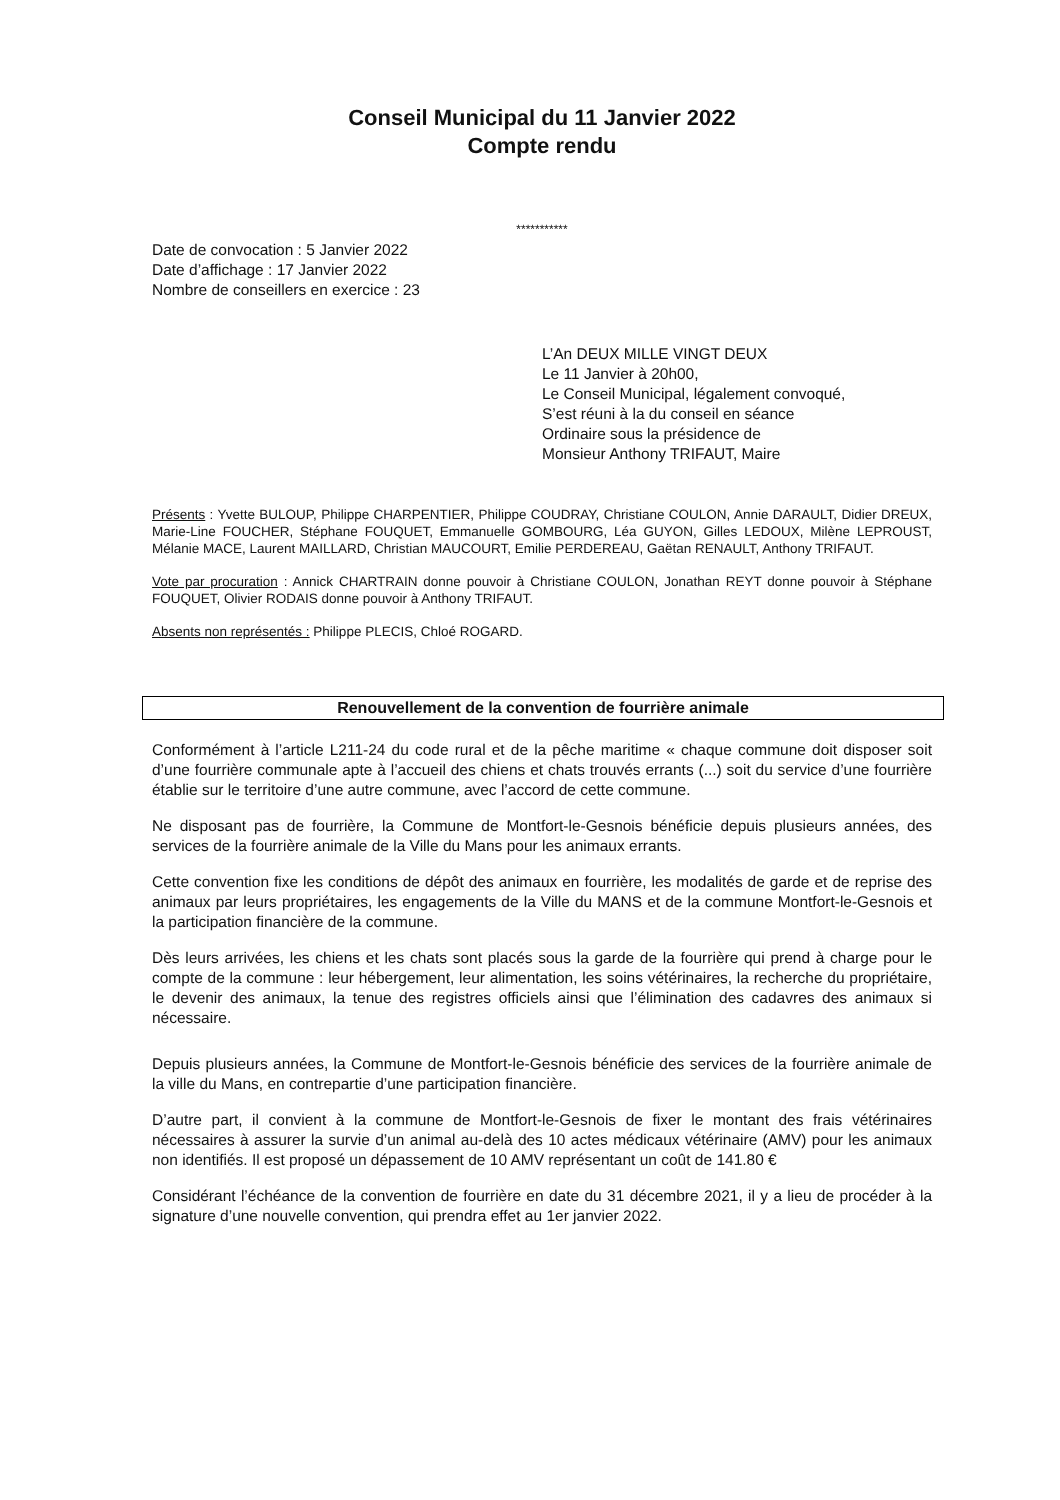Conseil Municipal du 11 Janvier 2022
Compte rendu
***********
Date de convocation : 5 Janvier 2022
Date d’affichage : 17 Janvier 2022
Nombre de conseillers en exercice : 23
L’An DEUX MILLE VINGT DEUX
Le 11 Janvier à 20h00,
Le Conseil Municipal, légalement convoqué,
S’est réuni à la du conseil en séance
Ordinaire sous la présidence de
Monsieur Anthony TRIFAUT, Maire
Présents : Yvette BULOUP, Philippe CHARPENTIER, Philippe COUDRAY, Christiane COULON, Annie DARAULT, Didier DREUX, Marie-Line FOUCHER, Stéphane FOUQUET, Emmanuelle GOMBOURG, Léa GUYON, Gilles LEDOUX, Milène LEPROUST, Mélanie MACE, Laurent MAILLARD, Christian MAUCOURT, Emilie PERDEREAU, Gaëtan RENAULT, Anthony TRIFAUT.
Vote par procuration : Annick CHARTRAIN donne pouvoir à Christiane COULON, Jonathan REYT donne pouvoir à Stéphane FOUQUET, Olivier RODAIS donne pouvoir à Anthony TRIFAUT.
Absents non représentés : Philippe PLECIS, Chloé ROGARD.
Renouvellement de la convention de fourrière animale
Conformément à l’article L211-24 du code rural et de la pêche maritime « chaque commune doit disposer soit d’une fourrière communale apte à l’accueil des chiens et chats trouvés errants (...) soit du service d’une fourrière établie sur le territoire d’une autre commune, avec l’accord de cette commune.
Ne disposant pas de fourrière, la Commune de Montfort-le-Gesnois bénéficie depuis plusieurs années, des services de la fourrière animale de la Ville du Mans pour les animaux errants.
Cette convention fixe les conditions de dépôt des animaux en fourrière, les modalités de garde et de reprise des animaux par leurs propriétaires, les engagements de la Ville du MANS et de la commune Montfort-le-Gesnois et la participation financière de la commune.
Dès leurs arrivées, les chiens et les chats sont placés sous la garde de la fourrière qui prend à charge pour le compte de la commune : leur hébergement, leur alimentation, les soins vétérinaires, la recherche du propriétaire, le devenir des animaux, la tenue des registres officiels ainsi que l’élimination des cadavres des animaux si nécessaire.
Depuis plusieurs années, la Commune de Montfort-le-Gesnois bénéficie des services de la fourrière animale de la ville du Mans, en contrepartie d’une participation financière.
D’autre part, il convient à la commune de Montfort-le-Gesnois de fixer le montant des frais vétérinaires nécessaires à assurer la survie d’un animal au-delà des 10 actes médicaux vétérinaire (AMV) pour les animaux non identifiés. Il est proposé un dépassement de 10 AMV représentant un coût de 141.80 €
Considérant l’échéance de la convention de fourrière en date du 31 décembre 2021, il y a lieu de procéder à la signature d’une nouvelle convention, qui prendra effet au 1er janvier 2022.